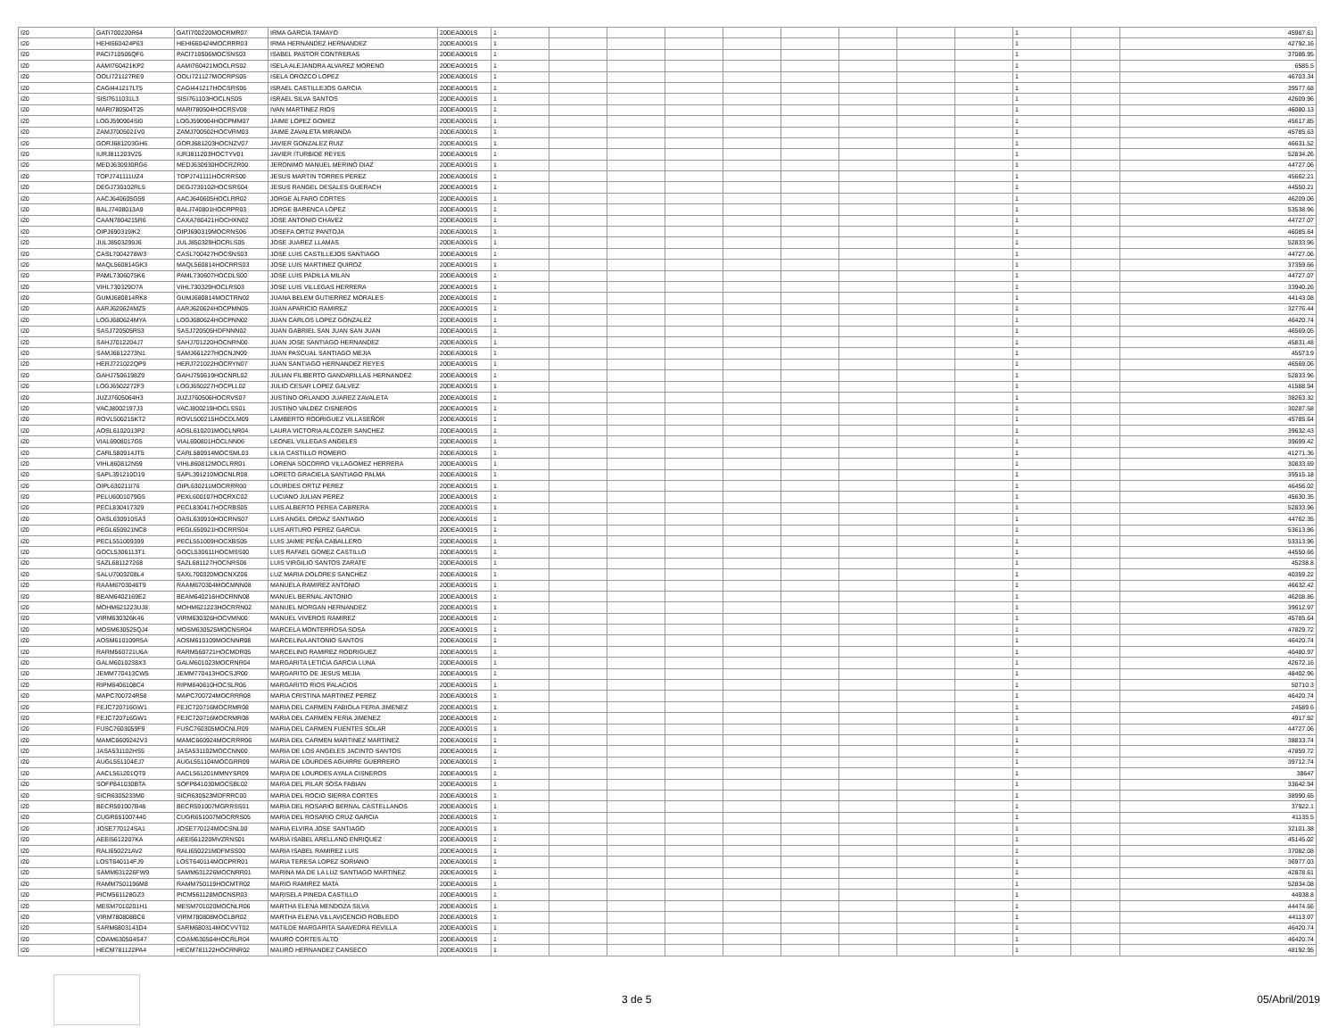| I20 | GATI700220R64 | GATI700220MOCRMR07 | IRMA GARCIA TAMAYO | 20DEA0001S | 1 | | | | | | | | | 1 | | 45987.61 |
| I20 | HEHI660424P63 | HEHI660424MOCRRR03 | IRMA HERNANDEZ HERNANDEZ | 20DEA0001S | 1 | | | | | | | | | 1 | | 42792.16 |
| I20 | PACI710506QF6 | PACI710506MOCSNS03 | ISABEL PASTOR CONTRERAS | 20DEA0001S | 1 | | | | | | | | | 1 | | 37086.95 |
| I20 | AAMI760421KP2 | AAMI760421MOCLRS02 | ISELA ALEJANDRA ALVAREZ MORENO | 20DEA0001S | 1 | | | | | | | | | 1 | | 6585.5 |
| I20 | OOLI721127RE9 | OOLI721127MOCRPS05 | ISELA OROZCO LOPEZ | 20DEA0001S | 1 | | | | | | | | | 1 | | 46703.34 |
| I20 | CAGI441217LT5 | CAGI441217HOCSRS06 | ISRAEL CASTILLEJOS GARCIA | 20DEA0001S | 1 | | | | | | | | | 1 | | 39577.68 |
| I20 | SISI7611031L3 | SISI761103HOCLNS05 | ISRAEL SILVA SANTOS | 20DEA0001S | 1 | | | | | | | | | 1 | | 42609.96 |
| I20 | MARI780504T25 | MARI780504HOCRSV08 | IVAN MARTINEZ RIOS | 20DEA0001S | 1 | | | | | | | | | 1 | | 46080.13 |
| I20 | LOGJ590904SI0 | LOGJ590904HOCPMM07 | JAIME LOPEZ GOMEZ | 20DEA0001S | 1 | | | | | | | | | 1 | | 45617.85 |
| I20 | ZAMJ7005021V0 | ZAMJ700502HOCVRM03 | JAIME ZAVALETA MIRANDA | 20DEA0001S | 1 | | | | | | | | | 1 | | 45785.63 |
| I20 | GORJ681203GH6 | GORJ681203HOCNZV07 | JAVIER GONZALEZ RUIZ | 20DEA0001S | 1 | | | | | | | | | 1 | | 46631.52 |
| I20 | IURJ811203V25 | IURJ811203HOCTYV01 | JAVIER ITURBIDE REYES | 20DEA0001S | 1 | | | | | | | | | 1 | | 52834.26 |
| I20 | MEDJ630930RG6 | MEDJ630930HOCRZR00 | JERONIMO MANUEL MERINO DIAZ | 20DEA0001S | 1 | | | | | | | | | 1 | | 44727.06 |
| I20 | TOPJ741111UZ4 | TOPJ741111HOCRRS00 | JESUS MARTIN TORRES PEREZ | 20DEA0001S | 1 | | | | | | | | | 1 | | 45662.21 |
| I20 | DEGJ730102RL5 | DEGJ730102HOCSRS04 | JESUS RANGEL DESALES GUERACH | 20DEA0001S | 1 | | | | | | | | | 1 | | 44550.21 |
| I20 | AACJ640605G59 | AACJ640605HOCLRR02 | JORGE ALFARO CORTES | 20DEA0001S | 1 | | | | | | | | | 1 | | 46209.06 |
| I20 | BALJ7408013A9 | BALJ740801HOCRPR03 | JORGE BARENCA LÓPEZ | 20DEA0001S | 1 | | | | | | | | | 1 | | 53538.96 |
| I20 | CAAN7804215R6 | CAXA780421HOCHXN02 | JOSE ANTONIO CHAVEZ | 20DEA0001S | 1 | | | | | | | | | 1 | | 44727.07 |
| I20 | OIPJ690319IK2 | OIPJ690319MOCRNS06 | JOSEFA ORTIZ PANTOJA | 20DEA0001S | 1 | | | | | | | | | 1 | | 46085.64 |
| I20 | JULJ8503299J6 | JULJ850329HOCRLS05 | JOSE JUAREZ LLAMAS | 20DEA0001S | 1 | | | | | | | | | 1 | | 52833.96 |
| I20 | CASL7004278W3 | CASL700427HOCSNS03 | JOSE LUIS CASTILLEJOS SANTIAGO | 20DEA0001S | 1 | | | | | | | | | 1 | | 44727.06 |
| I20 | MAQL560814GK3 | MAQL560814HOCRRS03 | JOSE LUIS MARTINEZ QUIROZ | 20DEA0001S | 1 | | | | | | | | | 1 | | 37359.66 |
| I20 | PAML7306075K6 | PAML730607HOCDLS00 | JOSE LUIS PADILLA MILAN | 20DEA0001S | 1 | | | | | | | | | 1 | | 44727.07 |
| I20 | VIHL730329D7A | VIHL730329HOCLRS03 | JOSE LUIS VILLEGAS HERRERA | 20DEA0001S | 1 | | | | | | | | | 1 | | 33940.26 |
| I20 | GUMJ680814RK8 | GUMJ680814MOCTRN02 | JUANA BELEM GUTIERREZ MORALES | 20DEA0001S | 1 | | | | | | | | | 1 | | 44143.08 |
| I20 | AARJ620624MZ5 | AARJ620624HOCPMN05 | JUAN APARICIO RAMIREZ | 20DEA0001S | 1 | | | | | | | | | 1 | | 32776.44 |
| I20 | LOGJ680624MYA | LOGJ680624HOCPNN02 | JUAN CARLOS LOPEZ GONZALEZ | 20DEA0001S | 1 | | | | | | | | | 1 | | 46420.74 |
| I20 | SASJ720505R53 | SASJ720505HDFNNN02 | JUAN GABRIEL SAN JUAN SAN JUAN | 20DEA0001S | 1 | | | | | | | | | 1 | | 46569.05 |
| I20 | SAHJ7012204J7 | SAHJ701220HOCNRN00 | JUAN JOSE SANTIAGO HERNANDEZ | 20DEA0001S | 1 | | | | | | | | | 1 | | 45831.48 |
| I20 | SAMJ6612273N1 | SAMJ661227HOCNJN09 | JUAN PASCUAL SANTIAGO MEJIA | 20DEA0001S | 1 | | | | | | | | | 1 | | 45573.9 |
| I20 | HERJ721022QP9 | HERJ721022HOCRYN07 | JUAN SANTIAGO HERNANDEZ REYES | 20DEA0001S | 1 | | | | | | | | | 1 | | 46569.06 |
| I20 | GAHJ7506198Z9 | GAHJ750619HOCNRL02 | JULIAN FILIBERTO GANDARILLAS HERNANDEZ | 20DEA0001S | 1 | | | | | | | | | 1 | | 52833.96 |
| I20 | LOGJ6502272F3 | LOGJ650227HOCPLL02 | JULIO CESAR LOPEZ GALVEZ | 20DEA0001S | 1 | | | | | | | | | 1 | | 41588.94 |
| I20 | JUZJ7605064H3 | JUZJ760506HOCRVS07 | JUSTINO ORLANDO JUAREZ ZAVALETA | 20DEA0001S | 1 | | | | | | | | | 1 | | 38263.32 |
| I20 | VACJ8002197J3 | VACJ800219HOCLSS01 | JUSTINO VALDEZ CISNEROS | 20DEA0001S | 1 | | | | | | | | | 1 | | 30287.58 |
| I20 | ROVL500215KT2 | ROVL500215HOCDLM09 | LAMBERTO RODRIGUEZ VILLASEÑOR | 20DEA0001S | 1 | | | | | | | | | 1 | | 45785.64 |
| I20 | AOSL6102013P2 | AOSL610201MOCLNR04 | LAURA VICTORIA ALCOZER SANCHEZ | 20DEA0001S | 1 | | | | | | | | | 1 | | 39632.43 |
| I20 | VIAL6908017G5 | VIAL690801HOCLNN06 | LEONEL VILLEGAS ANGELES | 20DEA0001S | 1 | | | | | | | | | 1 | | 39699.42 |
| I20 | CARL580914JT5 | CARL580914MOCSML03 | LILIA CASTILLO ROMERO | 20DEA0001S | 1 | | | | | | | | | 1 | | 41271.36 |
| I20 | VIHL860812N59 | VIHL860812MOCLRR01 | LORENA SOCORRO VILLAGOMEZ HERRERA | 20DEA0001S | 1 | | | | | | | | | 1 | | 30833.69 |
| I20 | SAPL391210D19 | SAPL391210MOCNLR08 | LORETO GRACIELA SANTIAGO PALMA | 20DEA0001S | 1 | | | | | | | | | 1 | | 39515.18 |
| I20 | OIPL630211I76 | OIPL630211MOCRRR00 | LOURDES ORTIZ PEREZ | 20DEA0001S | 1 | | | | | | | | | 1 | | 46456.02 |
| I20 | PELU6001079G5 | PEXL600107HOCRXC02 | LUCIANO JULIAN PEREZ | 20DEA0001S | 1 | | | | | | | | | 1 | | 45630.35 |
| I20 | PECL830417329 | PECL830417HOCRBS05 | LUIS ALBERTO PEREA CABRERA | 20DEA0001S | 1 | | | | | | | | | 1 | | 52833.96 |
| I20 | OASL630910SA3 | OASL630910HOCRNS07 | LUIS ANGEL ORDAZ SANTIAGO | 20DEA0001S | 1 | | | | | | | | | 1 | | 44762.35 |
| I20 | PEGL650921NC8 | PEGL650921HOCRRS04 | LUIS ARTURO PEREZ GARCIA | 20DEA0001S | 1 | | | | | | | | | 1 | | 53613.96 |
| I20 | PECL551009399 | PECL551009HOCXBS05 | LUIS JAIME PEÑA CABALLERO | 20DEA0001S | 1 | | | | | | | | | 1 | | 53313.96 |
| I20 | GOCL5306113T1 | GOCL530611HOCMSS00 | LUIS RAFAEL GOMEZ CASTILLO | 20DEA0001S | 1 | | | | | | | | | 1 | | 44550.66 |
| I20 | SAZL681127268 | SAZL681127HOCNRS06 | LUIS VIRGILIO SANTOS ZARATE | 20DEA0001S | 1 | | | | | | | | | 1 | | 45238.8 |
| I20 | SALU7003208L4 | SAXL700320MOCNXZ06 | LUZ MARIA DOLORES SANCHEZ | 20DEA0001S | 1 | | | | | | | | | 1 | | 40359.22 |
| I20 | RAAM6703046T9 | RAAM670304MOCMNN08 | MANUELA RAMIREZ ANTONIO | 20DEA0001S | 1 | | | | | | | | | 1 | | 46632.42 |
| I20 | BEAM6402169E2 | BEAM640216HOCRNN08 | MANUEL BERNAL ANTONIO | 20DEA0001S | 1 | | | | | | | | | 1 | | 46208.86 |
| I20 | MOHM621223UJ8 | MOHM621223HOCRRN02 | MANUEL MORGAN HERNANDEZ | 20DEA0001S | 1 | | | | | | | | | 1 | | 39612.97 |
| I20 | VIRM630326K46 | VIRM630326HOCVMN00 | MANUEL VIVEROS RAMIREZ | 20DEA0001S | 1 | | | | | | | | | 1 | | 45785.64 |
| I20 | MOSM630525QJ4 | MOSM630525MOCNSR04 | MARCELA MONTERROSA SOSA | 20DEA0001S | 1 | | | | | | | | | 1 | | 47829.72 |
| I20 | AOSM610109R5A | AOSM610109MOCNNR08 | MARCELINA ANTONIO SANTOS | 20DEA0001S | 1 | | | | | | | | | 1 | | 46420.74 |
| I20 | RARM560721U6A | RARM560721HOCMDR05 | MARCELINO RAMIREZ RODRIGUEZ | 20DEA0001S | 1 | | | | | | | | | 1 | | 40480.97 |
| I20 | GALM6010238X3 | GALM601023MOCRNR04 | MARGARITA LETICIA GARCIA LUNA | 20DEA0001S | 1 | | | | | | | | | 1 | | 42672.16 |
| I20 | JEMM770413CW5 | JEMM770413HOCSJR00 | MARGARITO DE JESUS MEJIA | 20DEA0001S | 1 | | | | | | | | | 1 | | 48402.96 |
| I20 | RIPM6406108C4 | RIPM640610HOCSLR06 | MARGARITO RIOS PALACIOS | 20DEA0001S | 1 | | | | | | | | | 1 | | 50710.3 |
| I20 | MAPC700724R58 | MAPC700724MOCRRR08 | MARIA CRISTINA MARTINEZ PEREZ | 20DEA0001S | 1 | | | | | | | | | 1 | | 46420.74 |
| I20 | FEJC720716GW1 | FEJC720716MOCRMR08 | MARIA DEL CARMEN FABIOLA FERIA JIMENEZ | 20DEA0001S | 1 | | | | | | | | | 1 | | 24589.6 |
| I20 | FEJC720716GW1 | FEJC720716MOCRMR08 | MARIA DEL CARMEN FERIA JIMENEZ | 20DEA0001S | 1 | | | | | | | | | 1 | | 4917.92 |
| I20 | FUSC7603059F9 | FUSC760305MOCNLR09 | MARIA DEL CARMEN FUENTES SOLAR | 20DEA0001S | 1 | | | | | | | | | 1 | | 44727.06 |
| I20 | MAMC6609242V3 | MAMC660924MOCRRR06 | MARIA DEL CARMEN MARTINEZ MARTINEZ | 20DEA0001S | 1 | | | | | | | | | 1 | | 38833.74 |
| I20 | JASA531102HS5 | JASA531102MOCCNN00 | MARIA DE LOS ANGELES JACINTO SANTOS | 20DEA0001S | 1 | | | | | | | | | 1 | | 47859.72 |
| I20 | AUGL551104EJ7 | AUGL551104MOCGRR09 | MARIA DE LOURDES AGUIRRE GUERRERO | 20DEA0001S | 1 | | | | | | | | | 1 | | 39712.74 |
| I20 | AACL561201QT9 | AACL561201MMNYSR09 | MARIA DE LOURDES AYALA CISNEROS | 20DEA0001S | 1 | | | | | | | | | 1 | | 38647 |
| I20 | SOFP841030BTA | SOFP841030MOCSBL02 | MARIA DEL PILAR SOSA FABIAN | 20DEA0001S | 1 | | | | | | | | | 1 | | 33642.94 |
| I20 | SICR6305233M0 | SICR630523MDFRRC00 | MARIA DEL ROCIO SIERRA CORTES | 20DEA0001S | 1 | | | | | | | | | 1 | | 38990.65 |
| I20 | BECR591007B48 | BECR591007MGRRSS01 | MARIA DEL ROSARIO BERNAL CASTELLANOS | 20DEA0001S | 1 | | | | | | | | | 1 | | 37922.1 |
| I20 | CUGR651007440 | CUGR651007MOCRRS05 | MARIA DEL ROSARIO CRUZ GARCIA | 20DEA0001S | 1 | | | | | | | | | 1 | | 41135.5 |
| I20 | JOSE770124SA1 | JOSE770124MOCSNL00 | MARIA ELVIRA JOSE SANTIAGO | 20DEA0001S | 1 | | | | | | | | | 1 | | 32101.38 |
| I20 | AEEI5612207KA | AEEI561220MVZRNS01 | MARIA ISABEL ARELLANO ENRIQUEZ | 20DEA0001S | 1 | | | | | | | | | 1 | | 45145.02 |
| I20 | RALI650221AV2 | RALI650221MDFMSS00 | MARIA ISABEL RAMIREZ LUIS | 20DEA0001S | 1 | | | | | | | | | 1 | | 37082.08 |
| I20 | LOST640114FJ9 | LOST640114MOCPRR01 | MARIA TERESA LOPEZ SORIANO | 20DEA0001S | 1 | | | | | | | | | 1 | | 36977.03 |
| I20 | SAMM631226FW9 | SAMM631226MOCNRR01 | MARINA MA DE LA LUZ SANTIAGO MARTINEZ | 20DEA0001S | 1 | | | | | | | | | 1 | | 42878.61 |
| I20 | RAMM7501196M8 | RAMM750119HOCMTR02 | MARIO RAMIREZ MATA | 20DEA0001S | 1 | | | | | | | | | 1 | | 52834.08 |
| I20 | PICM561128GZ3 | PICM561128MOCNSR03 | MARISELA PINEDA CASTILLO | 20DEA0001S | 1 | | | | | | | | | 1 | | 44938.8 |
| I20 | MESM7010201H1 | MESM701020MOCNLR06 | MARTHA ELENA MENDOZA SILVA | 20DEA0001S | 1 | | | | | | | | | 1 | | 44474.66 |
| I20 | VIRM780808BC6 | VIRM780808MOCLBR02 | MARTHA ELENA VILLAVICENCIO ROBLEDO | 20DEA0001S | 1 | | | | | | | | | 1 | | 44113.07 |
| I20 | SARM6803143D4 | SARM680314MOCVVT02 | MATILDE MARGARITA SAAVEDRA REVILLA | 20DEA0001S | 1 | | | | | | | | | 1 | | 46420.74 |
| I20 | COAM630504S47 | COAM630504HOCRLR04 | MAURO CORTES ALTO | 20DEA0001S | 1 | | | | | | | | | 1 | | 46420.74 |
| I20 | HECM781122PA4 | HECM781122HOCRNR02 | MAURO HERNANDEZ CANSECO | 20DEA0001S | 1 | | | | | | | | | 1 | | 48192.95 |
3 de 5 05/Abril/2019